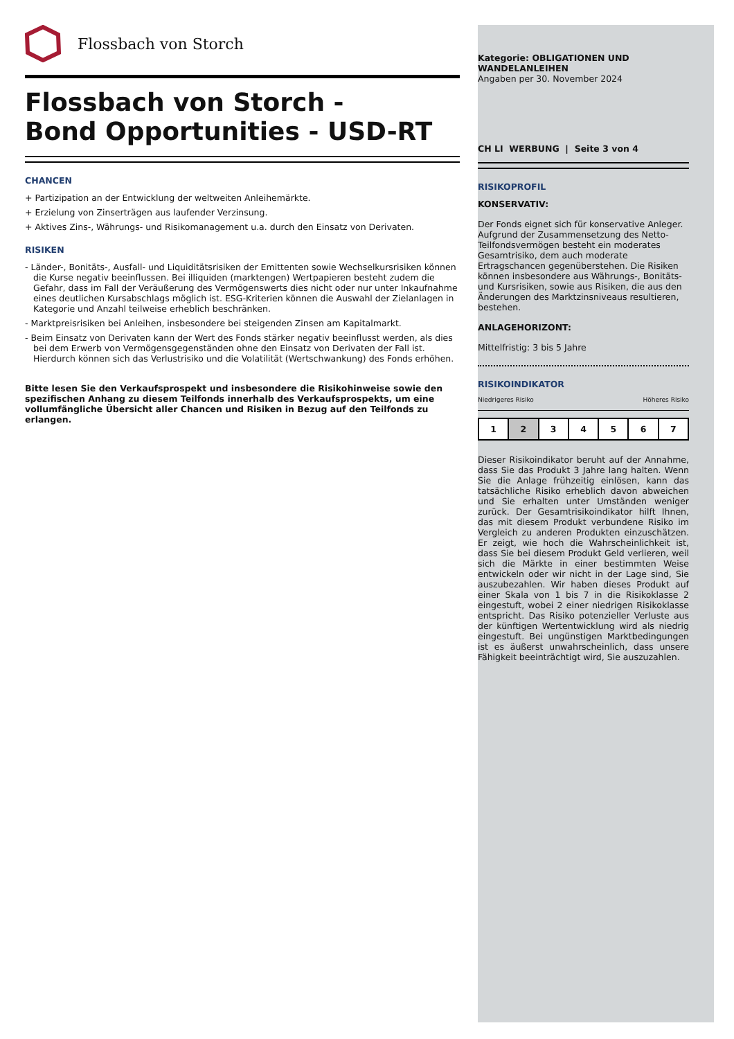Flossbach von Storch
Flossbach von Storch -
Bond Opportunities - USD-RT
CHANCEN
+ Partizipation an der Entwicklung der weltweiten Anleihemärkte.
+ Erzielung von Zinserträgen aus laufender Verzinsung.
+ Aktives Zins-, Währungs- und Risikomanagement u.a. durch den Einsatz von Derivaten.
RISIKEN
- Länder-, Bonitäts-, Ausfall- und Liquiditätsrisiken der Emittenten sowie Wechselkursrisiken können die Kurse negativ beeinflussen. Bei illiquiden (marktengen) Wertpapieren besteht zudem die Gefahr, dass im Fall der Veräußerung des Vermögenswerts dies nicht oder nur unter Inkaufnahme eines deutlichen Kursabschlags möglich ist. ESG-Kriterien können die Auswahl der Zielanlagen in Kategorie und Anzahl teilweise erheblich beschränken.
- Marktpreisrisiken bei Anleihen, insbesondere bei steigenden Zinsen am Kapitalmarkt.
- Beim Einsatz von Derivaten kann der Wert des Fonds stärker negativ beeinflusst werden, als dies bei dem Erwerb von Vermögensgegenständen ohne den Einsatz von Derivaten der Fall ist. Hierdurch können sich das Verlustrisiko und die Volatilität (Wertschwankung) des Fonds erhöhen.
Bitte lesen Sie den Verkaufsprospekt und insbesondere die Risikohinweise sowie den spezifischen Anhang zu diesem Teilfonds innerhalb des Verkaufsprospekts, um eine vollumfängliche Übersicht aller Chancen und Risiken in Bezug auf den Teilfonds zu erlangen.
Kategorie: OBLIGATIONEN UND WANDELANLEIHEN
Angaben per 30. November 2024
CH LI WERBUNG | Seite 3 von 4
RISIKOPROFIL
KONSERVATIV:
Der Fonds eignet sich für konservative Anleger. Aufgrund der Zusammensetzung des Netto-Teilfondsvermögen besteht ein moderates Gesamtrisiko, dem auch moderate Ertragschancen gegenüberstehen. Die Risiken können insbesondere aus Währungs-, Bonitäts- und Kursrisiken, sowie aus Risiken, die aus den Änderungen des Marktzinsniveaus resultieren, bestehen.
ANLAGEHORIZONT:
Mittelfristig: 3 bis 5 Jahre
RISIKOINDIKATOR
Niedrigeres Risiko Höheres Risiko
| 1 | 2 | 3 | 4 | 5 | 6 | 7 |
Dieser Risikoindikator beruht auf der Annahme, dass Sie das Produkt 3 Jahre lang halten. Wenn Sie die Anlage frühzeitig einlösen, kann das tatsächliche Risiko erheblich davon abweichen und Sie erhalten unter Umständen weniger zurück. Der Gesamtrisikoindikator hilft Ihnen, das mit diesem Produkt verbundene Risiko im Vergleich zu anderen Produkten einzuschätzen. Er zeigt, wie hoch die Wahrscheinlichkeit ist, dass Sie bei diesem Produkt Geld verlieren, weil sich die Märkte in einer bestimmten Weise entwickeln oder wir nicht in der Lage sind, Sie auszubezahlen. Wir haben dieses Produkt auf einer Skala von 1 bis 7 in die Risikoklasse 2 eingestuft, wobei 2 einer niedrigen Risikoklasse entspricht. Das Risiko potenzieller Verluste aus der künftigen Wertentwicklung wird als niedrig eingestuft. Bei ungünstigen Marktbedingungen ist es äußerst unwahrscheinlich, dass unsere Fähigkeit beeinträchtigt wird, Sie auszuzahlen.